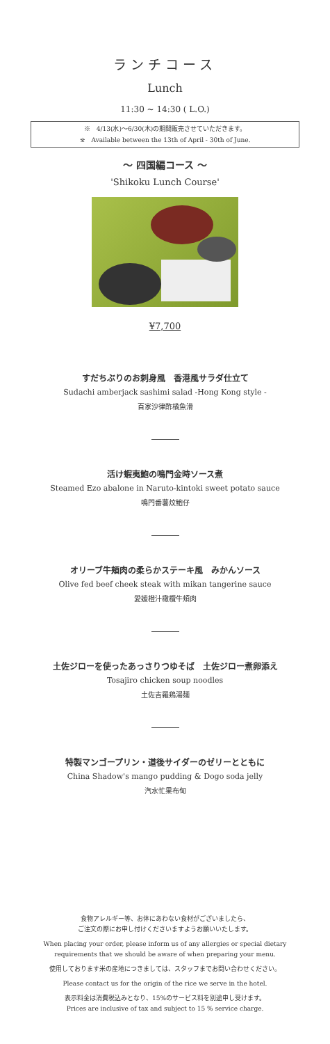ランチコース
Lunch
11:30 ~ 14:30 ( L.O.)
※　4/13(水)～6/30(木)の期間販売させていただきます。
※　Available between the 13th of April - 30th of June.
～ 四国編コース ～
'Shikoku Lunch Course'
¥7,700
すだちぶりのお刺身風　香港風サラダ仕立て
Sudachi amberjack sashimi salad -Hong Kong style -
百家沙律酢橘魚滑
活け蝦夷鮑の鳴門金時ソース煮
Steamed Ezo abalone in Naruto-kintoki sweet potato sauce
鳴門番薯炆鮑仔
オリーブ牛頬肉の柔らかステーキ風　みかんソース
Olive fed beef cheek steak with mikan tangerine sauce
愛媛橙汁橄欖牛頬肉
土佐ジローを使ったあっさりつゆそば　土佐ジロー煮卵添え
Tosajiro chicken soup noodles
土佐吉羅鶏湯麺
特製マンゴープリン・道後サイダーのゼリーとともに
China Shadow's mango pudding & Dogo soda jelly
汽水忙果布甸
食物アレルギー等、お体にあわない食材がございましたら、
ご注文の際にお申し付けくださいますようお願いいたします。
When placing your order, please inform us of any allergies or special dietary
requirements that we should be aware of when preparing your menu.
使用しております米の産地につきましては、スタッフまでお問い合わせください。
Please contact us for the origin of the rice we serve in the hotel.
表示料金は消費税込みとなり、15%のサービス料を別途申し受けます。
Prices are inclusive of tax and subject to 15 % service charge.